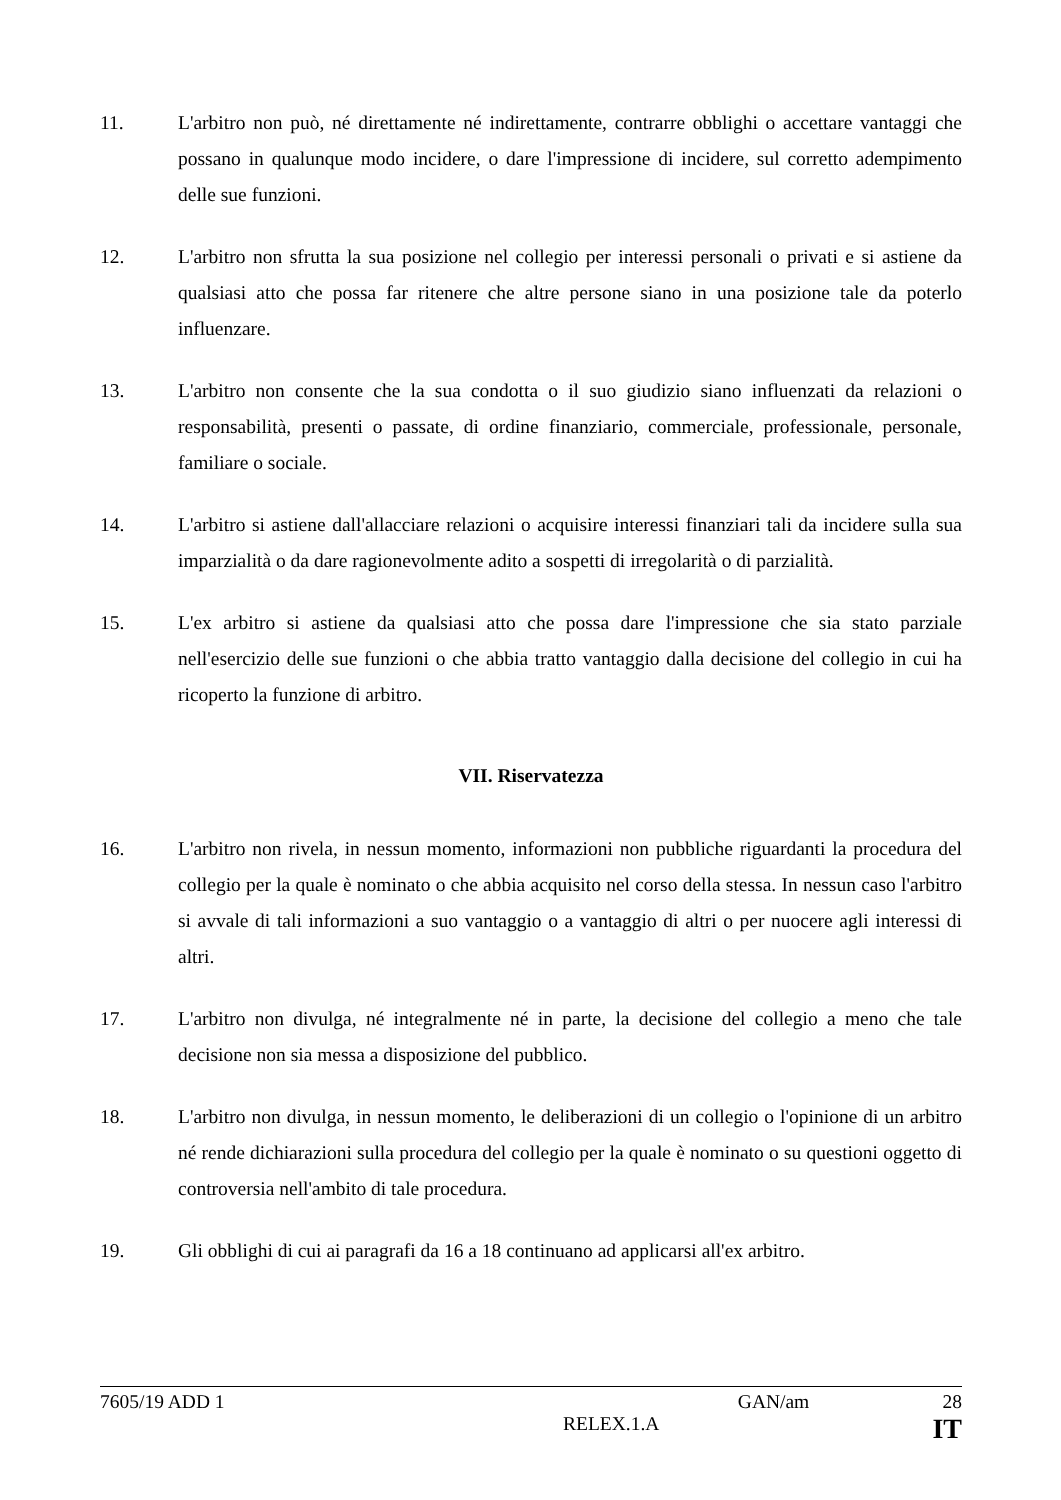11. L'arbitro non può, né direttamente né indirettamente, contrarre obblighi o accettare vantaggi che possano in qualunque modo incidere, o dare l'impressione di incidere, sul corretto adempimento delle sue funzioni.
12. L'arbitro non sfrutta la sua posizione nel collegio per interessi personali o privati e si astiene da qualsiasi atto che possa far ritenere che altre persone siano in una posizione tale da poterlo influenzare.
13. L'arbitro non consente che la sua condotta o il suo giudizio siano influenzati da relazioni o responsabilità, presenti o passate, di ordine finanziario, commerciale, professionale, personale, familiare o sociale.
14. L'arbitro si astiene dall'allacciare relazioni o acquisire interessi finanziari tali da incidere sulla sua imparzialità o da dare ragionevolmente adito a sospetti di irregolarità o di parzialità.
15. L'ex arbitro si astiene da qualsiasi atto che possa dare l'impressione che sia stato parziale nell'esercizio delle sue funzioni o che abbia tratto vantaggio dalla decisione del collegio in cui ha ricoperto la funzione di arbitro.
VII. Riservatezza
16. L'arbitro non rivela, in nessun momento, informazioni non pubbliche riguardanti la procedura del collegio per la quale è nominato o che abbia acquisito nel corso della stessa. In nessun caso l'arbitro si avvale di tali informazioni a suo vantaggio o a vantaggio di altri o per nuocere agli interessi di altri.
17. L'arbitro non divulga, né integralmente né in parte, la decisione del collegio a meno che tale decisione non sia messa a disposizione del pubblico.
18. L'arbitro non divulga, in nessun momento, le deliberazioni di un collegio o l'opinione di un arbitro né rende dichiarazioni sulla procedura del collegio per la quale è nominato o su questioni oggetto di controversia nell'ambito di tale procedura.
19. Gli obblighi di cui ai paragrafi da 16 a 18 continuano ad applicarsi all'ex arbitro.
7605/19 ADD 1 GAN/am 28
RELEX.1.A IT